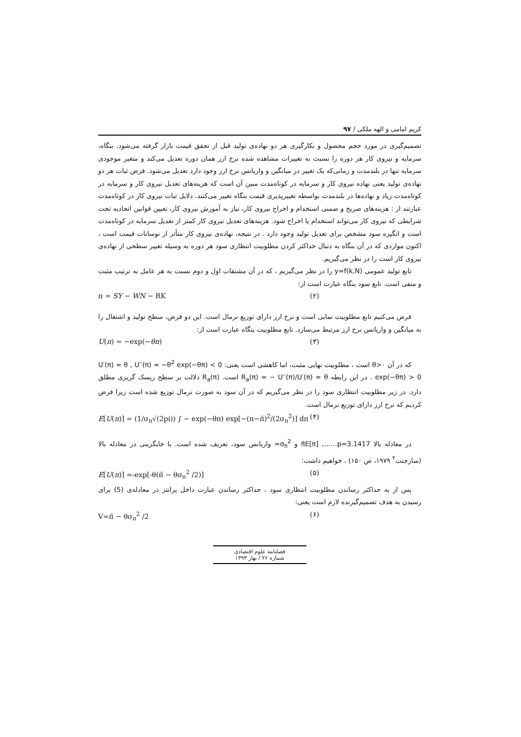کریم امامی و الهه ملکی / ۹۷
تصمیم‌گیری در مورد حجم محصول و بکارگیری هر دو نهاده‌ی تولید قبل از تحقق قیمت بازار گرفته می‌شود. بنگاه، سرمایه و نیروی کار هر دوره را نسبت به تغییرات مشاهده شده نرخ ارز همان دوره تعدیل می‌کند و متغیر موجودی سرمایه تنها در بلندمدت و زمانی‌که یک تغییر در میانگین و واریانس نرخ ارز وجود دارد تعدیل می‌شود. فرض ثبات هر دو نهاده‌ی تولید یعنی نهاده نیروی کار و سرمایه در کوتاه‌مدت مبین آن است که هزینه‌های تعدیل نیروی کار و سرمایه در کوتاه‌مدت زیاد و نهاده‌ها در بلندمدت بواسطه تغییرپذیری قیمت بنگاه تغییر می‌کنند. دلایل ثبات نیروی کار در کوتاه‌مدت عبارتند از : هزینه‌های صریح و ضمنی استخدام و اخراج نیروی کار، نیاز به آموزش نیروی کار، تعیین قوانین اتحادیه تحت شرایطی که نیروی کار می‌تواند استخدام یا اخراج شود. هزینه‌های تعدیل نیروی کار کمتر از تعدیل سرمایه در کوتاه‌مدت است و انگیزه سود مشخص برای تعدیل تولید وجود دارد . در نتیجه، نهاده‌ی نیروی کار متأثر از نوسانات قیمت است ، اکنون مواردی که در آن بنگاه به دنبال حداکثر کردن مطلوبیت انتظاری سود هر دوره به وسیله تغییر سطحی از نهاده‌ی نیروی کار است را در نظر می‌گیریم.
تابع تولید عمومی y=f(k,N) را در نظر می‌گیریم ، که در آن مشتقات اول و دوم نسبت به هر عامل به ترتیب مثبت و منفی است. تابع سود بنگاه عبارت است از:
π = SY − WN − RK (۲)
فرض می‌کنیم تابع مطلوبیت نمایی است و نرخ ارز دارای توزیع نرمال است. این دو فرض، سطح تولید و اشتغال را به میانگین و واریانس نرخ ارز مرتبط می‌سازد. تابع مطلوبیت بنگاه عبارت است از:
U(π) = −exp(−θπ) (۳)
که در آن θ>۰ است ، مطلوبیت نهایی مثبت، اما کاهشی است یعنی: U′′(π) = −θ<sup>2</sup> exp(−θπ) < 0 ‏, U′(π) = θ exp(−θπ) > 0 . در این رابطه R<sub>a</sub>(π) = − U′′(π)/U′(π) = θ است. R<sub>a</sub>(π) دلالت بر سطح ریسک گریزی مطلق دارد. در زیر مطلوبیت انتظاری سود را در نظر می‌گیریم که در آن سود به صورت نرمال توزیع شده است زیرا فرض کردیم که نرخ ارز دارای توزیع نرمال است.
E[U(π)] = (1/σ<sub>π</sub>√(2pi)) ∫ − exp(−θπ) exp[−(π−π̄)<sup>2</sup>/(2σ<sub>π</sub><sup>2</sup>)] dπ (۴)
در معادله بالا π̄E[π] ,……p=3.1417 و σ<sub>π</sub><sup>2</sup>= واریانس سود، تعریف شده است. با جایگزینی در معادله بالا (سارجنت<sup>۴</sup> ۱۹۷۹، ص ۱۵۰) ، خواهیم داشت:
E[U(π)] =-exp[-θ(π̄ − θσ<sub>π</sub><sup>2</sup> /2)] (۵)
پس از به حداکثر رساندن مطلوبیت انتظاری سود ، حداکثر رساندن عبارت داخل پرانتز در معادله‌ی (5) برای رسیدن به هدف تصمیم‌گیرنده لازم است یعنی:
V=π̄ − θσ<sub>π</sub><sup>2</sup> /2 (۶)
فصلنامه علوم اقتصادی
شماره ۲۶ / بهار ۱۳۹۳